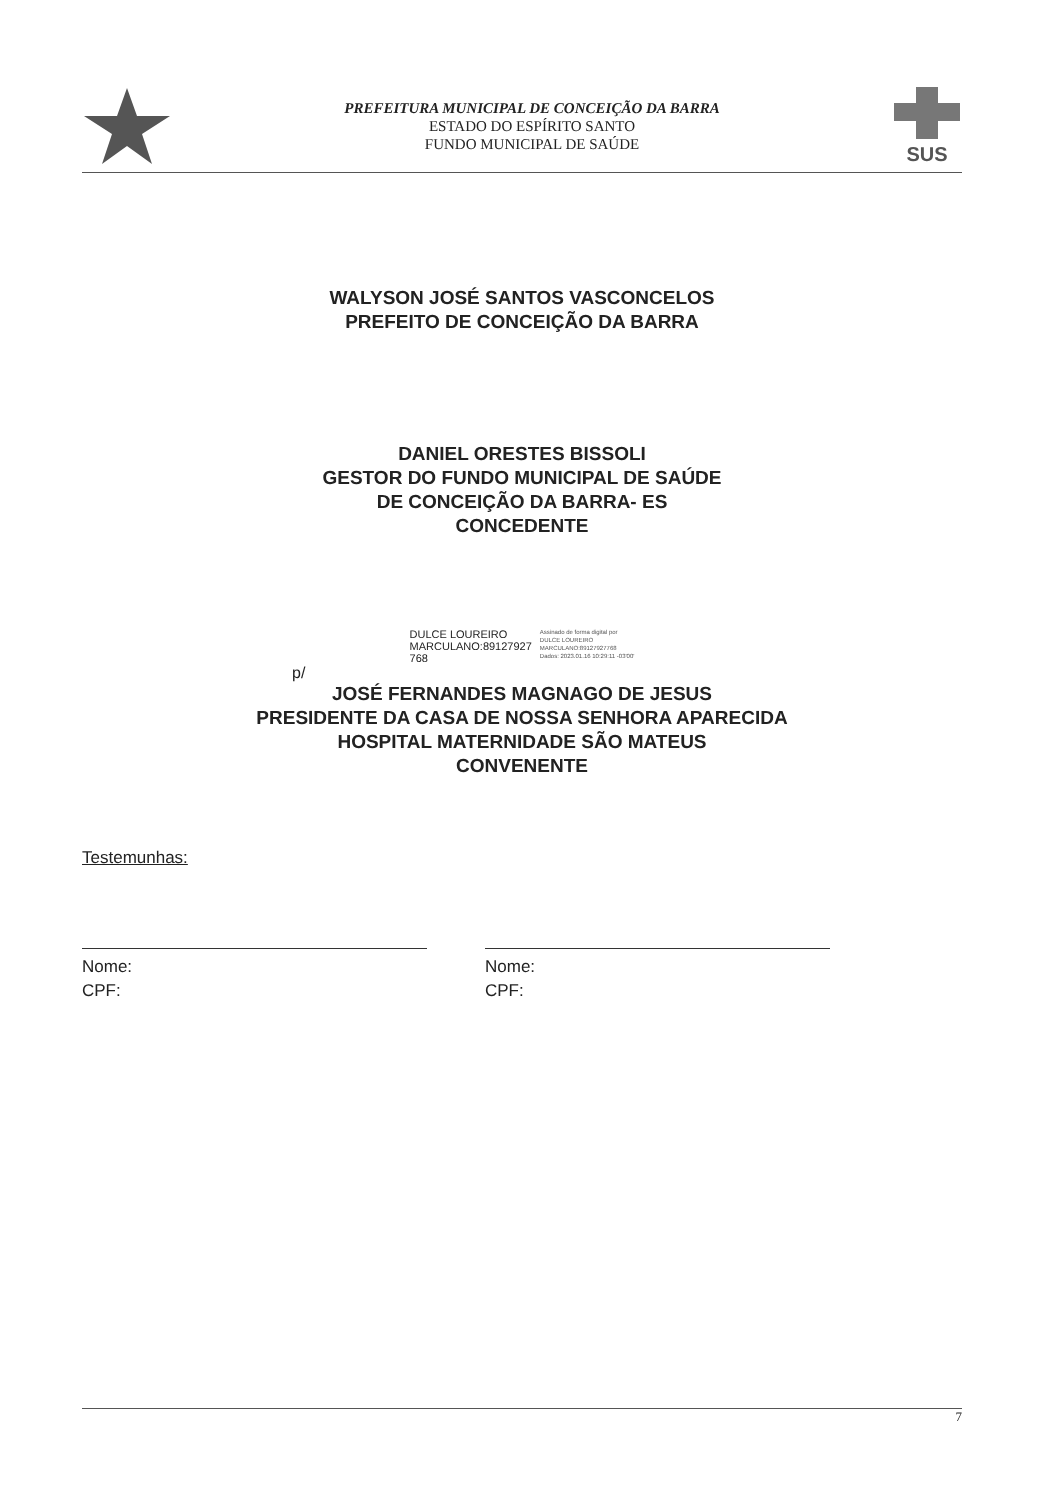PREFEITURA MUNICIPAL DE CONCEIÇÃO DA BARRA
ESTADO DO ESPÍRITO SANTO
FUNDO MUNICIPAL DE SAÚDE
SUS
WALYSON JOSÉ SANTOS VASCONCELOS
PREFEITO DE CONCEIÇÃO DA BARRA
DANIEL ORESTES BISSOLI
GESTOR DO FUNDO MUNICIPAL DE SAÚDE
DE CONCEIÇÃO DA BARRA- ES
CONCEDENTE
DULCE LOUREIRO
MARCULANO:89127927
768
Assinado de forma digital por
DULCE LOUREIRO
MARCULANO:89127927768
Dados: 2023.01.16 10:29:11 -03'00'
p/
JOSÉ FERNANDES MAGNAGO DE JESUS
PRESIDENTE DA CASA DE NOSSA SENHORA APARECIDA
HOSPITAL MATERNIDADE SÃO MATEUS
CONVENENTE
Testemunhas:
Nome:
CPF:
Nome:
CPF:
7